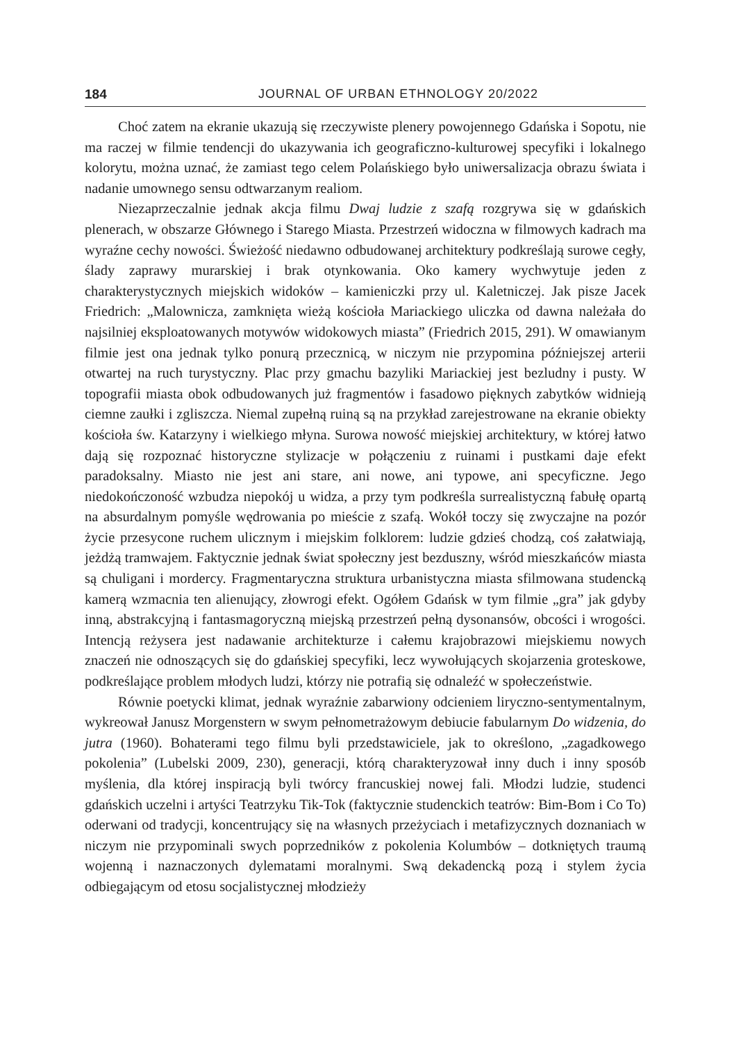184 JOURNAL OF URBAN ETHNOLOGY 20/2022
Choć zatem na ekranie ukazują się rzeczywiste plenery powojennego Gdańska i Sopotu, nie ma raczej w filmie tendencji do ukazywania ich geograficzno-kulturowej specyfiki i lokalnego kolorytu, można uznać, że zamiast tego celem Polańskiego było uniwersalizacja obrazu świata i nadanie umownego sensu odtwarzanym realiom.
Niezaprzeczalnie jednak akcja filmu Dwaj ludzie z szafą rozgrywa się w gdańskich plenerach, w obszarze Głównego i Starego Miasta. Przestrzeń widoczna w filmowych kadrach ma wyraźne cechy nowości. Świeżość niedawno odbudowanej architektury podkreślają surowe cegły, ślady zaprawy murarskiej i brak otynkowania. Oko kamery wychwytuje jeden z charakterystycznych miejskich widoków – kamieniczki przy ul. Kaletniczej. Jak pisze Jacek Friedrich: „Malownicza, zamknięta wieżą kościoła Mariackiego uliczka od dawna należała do najsilniej eksploatowanych motywów widokowych miasta” (Friedrich 2015, 291). W omawianym filmie jest ona jednak tylko ponurą przecznicą, w niczym nie przypomina późniejszej arterii otwartej na ruch turystyczny. Plac przy gmachu bazyliki Mariackiej jest bezludny i pusty. W topografii miasta obok odbudowanych już fragmentów i fasadowo pięknych zabytków widnieją ciemne zaułki i zgliszcza. Niemal zupełną ruiną są na przykład zarejestrowane na ekranie obiekty kościoła św. Katarzyny i wielkiego młyna. Surowa nowość miejskiej architektury, w której łatwo dają się rozpoznać historyczne stylizacje w połączeniu z ruinami i pustkami daje efekt paradoksalny. Miasto nie jest ani stare, ani nowe, ani typowe, ani specyficzne. Jego niedokończoność wzbudza niepokój u widza, a przy tym podkreśla surrealistyczną fabułę opartą na absurdalnym pomyśle wędrowania po mieście z szafą. Wokół toczy się zwyczajne na pozór życie przesycone ruchem ulicznym i miejskim folklorem: ludzie gdzieś chodzą, coś załatwiają, jeżdżą tramwajem. Faktycznie jednak świat społeczny jest bezduszny, wśród mieszkańców miasta są chuligani i mordercy. Fragmentaryczna struktura urbanistyczna miasta sfilmowana studencką kamerą wzmacnia ten alienujący, złowrogi efekt. Ogółem Gdańsk w tym filmie „gra” jak gdyby inną, abstrakcyjną i fantasmagoryczną miejską przestrzeń pełną dysonansów, obcości i wrogości. Intencją reżysera jest nadawanie architekturze i całemu krajobrazowi miejskiemu nowych znaczeń nie odnoszących się do gdańskiej specyfiki, lecz wywołujących skojarzenia groteskowe, podkreślające problem młodych ludzi, którzy nie potrafią się odnaleźć w społeczeństwie.
Równie poetycki klimat, jednak wyraźnie zabarwiony odcieniem liryczno-sentymentalnym, wykreował Janusz Morgenstern w swym pełnometrażowym debiucie fabularnym Do widzenia, do jutra (1960). Bohaterami tego filmu byli przedstawiciele, jak to określono, „zagadkowego pokolenia” (Lubelski 2009, 230), generacji, którą charakteryzował inny duch i inny sposób myślenia, dla której inspiracją byli twórcy francuskiej nowej fali. Młodzi ludzie, studenci gdańskich uczelni i artyści Teatrzyku Tik-Tok (faktycznie studenckich teatrów: Bim-Bom i Co To) oderwani od tradycji, koncentrujący się na własnych przeżyciach i metafizycznych doznaniach w niczym nie przypominali swych poprzedników z pokolenia Kolumbów – dotkniętych traumą wojenną i naznaczonych dylematami moralnymi. Swą dekadencką pozą i stylem życia odbiegającym od etosu socjalistycznej młodzieży